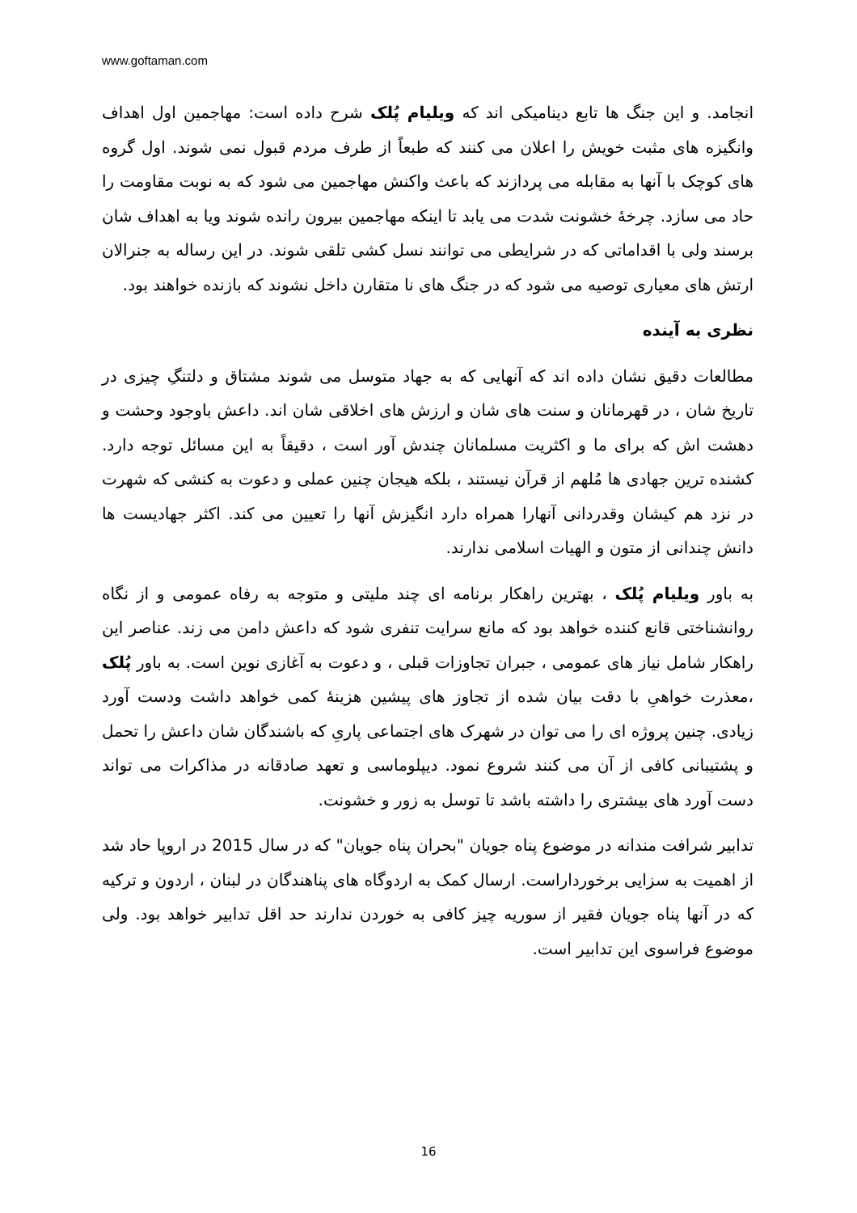www.goftaman.com
انجامد. و این جنگ ها تابع دینامیکی اند که ویلیام پُلک شرح داده است: مهاجمین اول اهداف وانگیزه های مثبت خویش را اعلان می کنند که طبعاً از طرف مردم قبول نمی شوند. اول گروه های کوچک با آنها به مقابله می پردازند که باعث واکنش مهاجمین می شود که به نوبت مقاومت را حاد می سازد. چرخهٔ خشونت شدت می یابد تا اینکه مهاجمین بیرون رانده شوند ویا به اهداف شان برسند ولی با اقداماتی که در شرایطی می توانند نسل کشی تلقی شوند. در این رساله به جنرالان ارتش های معیاری توصیه می شود که در جنگ های نا متقارن داخل نشوند که بازنده خواهند بود.
نظری به آینده
مطالعات دقیق نشان داده اند که آنهایی که به جهاد متوسل می شوند مشتاق و دلتنگِ چیزی در تاریخ شان ، در قهرمانان و سنت های شان و ارزش های اخلاقی شان اند. داعش باوجود وحشت و دهشت اش که برای ما و اکثریت مسلمانان چندش آور است ، دقیقاً به این مسائل توجه دارد. کشنده ترین جهادی ها مُلهم از قرآن نیستند ، بلکه هیجان چنین عملی و دعوت به کنشی که شهرت در نزد هم کیشان وقدردانی آنهارا همراه دارد انگیزش آنها را تعیین می کند. اکثر جهادیست ها دانش چندانی از متون و الهیات اسلامی ندارند.
به باور ویلیام پُلک ، بهترین راهکار برنامه ای چند ملیتی و متوجه به رفاه عمومی و از نگاه روانشناختی قانع کننده خواهد بود که مانع سرایت تنفری شود که داعش دامن می زند. عناصر این راهکار شامل نیاز های عمومی ، جبران تجاوزات قبلی ، و دعوت به آغازی نوین است. به باور پُلک ،معذرت خواهیِ با دقت بیان شده از تجاوز های پیشین هزینهٔ کمی خواهد داشت ودست آورد زیادی. چنین پروژه ای را می توان در شهرک های اجتماعی پاریِ که باشندگان شان داعش را تحمل و پشتیبانی کافی از آن می کنند شروع نمود. دیپلوماسی و تعهد صادقانه در مذاکرات می تواند دست آورد های بیشتری را داشته باشد تا توسل به زور و خشونت.
تدابیر شرافت مندانه در موضوع پناه جویان "بحران پناه جویان" که در سال 2015 در اروپا حاد شد از اهمیت به سزایی برخورداراست. ارسال کمک به اردوگاه های پناهندگان در لبنان ، اردون و ترکیه که در آنها پناه جویان فقیر از سوریه چیز کافی به خوردن ندارند حد اقل تدابیر خواهد بود. ولی موضوع فراسوی این تدابیر است.
16